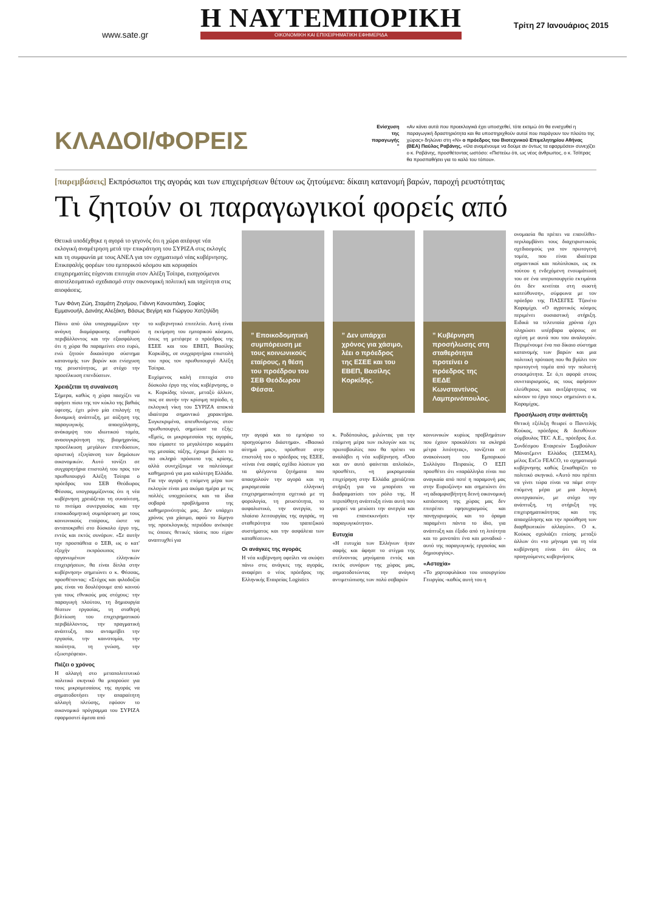www.sate.gr
Η ΝΑΥΤΕΜΠΟΡΙΚΗ
ΟΙΚΟΝΟΜΙΚΗ ΚΑΙ ΕΠΙΧΕΙΡΗΜΑΤΙΚΗ ΕΦΗΜΕΡΙΔΑ
Τρίτη 27 Ιανουάριος 2015
ΚΛΑΔΟΙ/ΦΟΡΕΙΣ
Ενίσχυση της παραγωγής ”
«Αν κάνει αυτά που προεκλογικά έχει υποσχεθεί, τότε εκτιμώ ότι θα ενισχυθεί η παραγωγική δραστηριότητα και θα υποστηριχθούν αυτοί που παράγουν τον πλούτο της χώρας» δηλώνει στη «Ν» ο πρόεδρος του Βιοτεχνικού Επιμελητηρίου Αθήνας (ΒΕΑ) Παύλος Ραβάνης. «Θα αναμένουμε να δούμε αν όντως τα εφαρμόσει» συνεχίζει ο κ. Ραβάνης, προσθέτοντας ωστόσο: «Πιστεύω ότι, ως νέος άνθρωπος, ο κ. Τσίπρας θα προσπαθήσει για το καλό του τόπου».
[παρεμβάσεις] Εκπρόσωποι της αγοράς και των επιχειρήσεων θέτουν ως ζητούμενα: δίκαιη κατανομή βαρών, παροχή ρευστότητας
Τι ζητούν οι παραγωγικοί φορείς από
Θετικά υποδέχθηκε η αγορά το γεγονός ότι η χώρα απέφυγε νέα εκλογική αναμέτρηση μετά την επικράτηση του ΣΥΡΙΖΑ στις εκλογές και τη συμφωνία με τους ΑΝΕΛ για τον σχηματισμό νέας κυβέρνησης. Επικεφαλής φορέων του εμπορικού κόσμου και κορυφαίοι επιχειρηματίες εύχονται επιτυχία στον Αλέξη Τσίπρα, εισηγούμενοι αποτελεσματικό σχεδιασμό στην οικονομική πολιτική και ταχύτητα στις αποφάσεις.
Των Φάνη Ζώη, Σταμάτη Ζησίμου, Γιάννη Κανουπάκη, Σοφίας Εμμανουήλ, Δανάης Αλεξάκη, Βάσως Βεγίρη και Γιώργου Χατζηλίδη
Πάνω από όλα υπογραμμίζουν την ανάγκη διαμόρφωσης σταθερού περιβάλλοντος και την εξασφάλιση ότι η χώρα θα παραμείνει στο ευρώ, ενώ ζητούν δικαιότερο σύστημα κατανομής των βαρών και ενίσχυση της ρευστότητας, με στόχο την προσέλκυση επενδύσεων.
Χρειάζεται τη συναίνεση
Σήμερα, καθώς η χώρα πασχίζει να αφήσει πίσω της τον κύκλο της βαθιάς ύφεσης, έχει μόνο μία επιλογή: τη δυναμική ανάπτυξη, με αύξηση της παραγωγικής απασχόλησης, ανάκαμψη του ιδιωτικού τομέα, ανασυγκρότηση της βιομηχανίας, προσέλκυση μεγάλων επενδύσεων, οριστική εξυγίανση των δημόσιων οικονομικών. Αυτό τονίζει σε συγχαρητήρια επιστολή του προς τον πρωθυπουργό Αλέξη Τσίπρα ο πρόεδρος του ΣΕΒ Θεόδωρος Φέσσας, υπογραμμίζοντας ότι η νέα κυβέρνηση χρειάζεται τη συναίνεση, το πνεύμα συνεργασίας και την εποικοδομητική συμπόρευση με τους κοινωνικούς εταίρους, ώστε να ανταποκριθεί στο δύσκολο έργο της, εντός και εκτός συνόρων. «Σε αυτήν την προσπάθεια ο ΣΕΒ, ως ο κατ' εξοχήν εκπρόσωπος των οργανωμένων ελληνικών επιχειρήσεων, θα είναι δίπλα στην κυβέρνηση» σημειώνει ο κ. Φέσσας, προσθέτοντας: «Στόχος και φιλοδοξία μας είναι να δουλέψουμε από κοινού για τους εθνικούς μας στόχους: την παραγωγή πλούτου, τη δημιουργία θέσεων εργασίας, τη σταθερή βελτίωση του επιχειρηματικού περιβάλλοντος, την πραγματική ανάπτυξη, που ανταμείβει την εργασία, την καινοτομία, την ποιότητα, τη γνώση, την εξωστρέφεια».
Πιέζει ο χρόνος
Η αλλαγή στο μεταπολιτευτικό πολιτικό σκηνικό θα μπορούσε για τους μικρομεσαίους της αγοράς να σηματοδοτήσει την απαραίτητη αλλαγή πλεύσης, εφόσον το οικονομικό πρόγραμμα του ΣΥΡΙΖΑ εφαρμοστεί άμεσα από
το κυβερνητικό επιτελείο. Αυτή είναι η εκτίμηση του εμπορικού κόσμου, όπως τη μετέφερε ο πρόεδρος της ΕΣΕΕ και του ΕΒΕΠ, Βασίλης Κορκίδης, σε συγχαρητήρια επιστολή του προς τον πρωθυπουργό Αλέξη Τσίπρα.
Ευχόμενος καλή επιτυχία στο δύσκολο έργο της νέας κυβέρνησης, ο κ. Κορκίδης τόνισε, μεταξύ άλλων, πως σε αυτήν την κρίσιμη περίοδο, η εκλογική νίκη του ΣΥΡΙΖΑ αποκτά ιδιαίτερα σημαντικό χαρακτήρα. Συγκεκριμένα, απευθυνόμενος στον πρωθυπουργό, σημείωσε τα εξής: «Εμείς, οι μικρομεσαίοι της αγοράς, που είμαστε το μεγαλύτερο κομμάτι της μεσαίας τάξης, έχουμε βιώσει το πιο σκληρό πρόσωπο της κρίσης, αλλά συνεχίζουμε να παλεύουμε καθημερινά για μια καλύτερη Ελλάδα. Για την αγορά η επόμενη μέρα των εκλογών είναι μια ακόμα ημέρα με τις πολλές υποχρεώσεις και τα ίδια σοβαρά προβλήματα της καθημερινότητάς μας. Δεν υπάρχει χρόνος για χάσιμο, αφού το δίμηνο της προεκλογικής περιόδου ανέκοψε τις όποιες θετικές τάσεις που είχαν αναπτυχθεί για
” Εποικοδομητική συμπόρευση με τους κοινωνικούς εταίρους, η θέση του προέδρου του ΣΕΒ Θεόδωρου Φέσσα.
την αγορά και το εμπόριο το προηγούμενο διάστημα». «Βασικό αίτημά μας», πρόσθεσε στην επιστολή του ο πρόεδρος της ΕΣΕΕ, «είναι ένα σαφές σχέδιο λύσεων για τα φλέγοντα ζητήματα που απασχολούν την αγορά και τη μικρομεσαία ελληνική επιχειρηματικότητα σχετικά με τη φορολογία, τη ρευστότητα, το ασφαλιστικό, την ανεργία, το πλαίσιο λειτουργίας της αγοράς, τη σταθερότητα του τραπεζικού συστήματος και την ασφάλεια των καταθέσεων».
Οι ανάγκες της αγοράς
Η νέα κυβέρνηση οφείλει να σκύψει πάνω στις ανάγκες της αγοράς, αναφέρει ο νέος πρόεδρος της Ελληνικής Εταιρείας Logistics
” Δεν υπάρχει χρόνος για χάσιμο, λέει ο πρόεδρος της ΕΣΕΕ και του ΕΒΕΠ, Βασίλης Κορκίδης.
κ. Ροδόπουλος, μιλώντας για την επόμενη μέρα των εκλογών και τις πρωτοβουλίες που θα πρέπει να αναλάβει η νέα κυβέρνηση. «Όσο και αν αυτό φαίνεται απλοϊκό», προσθέτει, «η μικρομεσαία επιχείρηση στην Ελλάδα χρειάζεται στήριξη για να μπορέσει να διαδραματίσει τον ρόλο της. Η περιπόθητη ανάπτυξη είναι αυτή που μπορεί να μειώσει την ανεργία και να επανεκκινήσει την παραγωγικότητα».
Ευτυχία
«Η ευτυχία των Ελλήνων ήταν σαφής και άφησε το στίγμα της στέλνοντας μηνύματα εντός και εκτός συνόρων της χώρας μας, σηματοδοτώντας την ανάγκη αντιμετώπισης των πολύ σοβαρών
” Κυβέρνηση προσήλωσης στη σταθερότητα προτείνει ο πρόεδρος της ΕΕΔΕ Κωνσταντίνος Λαμπρινόπουλος.
κοινωνικών κυρίως προβλημάτων που έχουν προκαλέσει τα σκληρά μέτρα λιτότητας», τονίζεται σε ανακοίνωση του Εμπορικού Συλλόγου Πειραιώς. Ο ΕΣΠ προσθέτει ότι «παράλληλα είναι πιο αναγκαία από ποτέ η παραμονή μας στην Ευρωζώνη» και σημειώνει ότι «η αδιαμφισβήτητη δεινή οικονομική κατάσταση της χώρας μας δεν επιτρέπει εφησυχασμούς και πανηγυρισμούς και το όραμα παραμένει πάντα το ίδιο, για ανάπτυξη και έξοδο από τη λιτότητα και το μονοπάτι ένα και μοναδικό - αυτό της παραγωγικής εργασίας και δημιουργίας».
«Αστοχία»
«Το χαρτοφυλάκιο του υπουργείου Γεωργίας -καθώς αυτή του η
ονομασία θα πρέπει να επανέλθει- περιλαμβάνει τους διαχειριστικούς σχεδιασμούς για τον πρωτογενή τομέα, που είναι ιδιαίτερα σημαντικοί και πολύπλοκοι, ως εκ τούτου η ενδεχόμενη ενσωμάτωσή του σε ένα υπερυπουργείο εκτιμάται ότι δεν κινείται στη σωστή κατεύθυνση», σύμφωνα με τον πρόεδρο της ΠΑΣΕΓΕΣ Τζανέτο Καραμίχα. «Ο αγροτικός κόσμος περιμένει ουσιαστική στήριξη. Ειδικά τα τελευταία χρόνια έχει πληρώσει υπέρβαρα φόρους σε σχέση με αυτά που του αναλογούν. Περιμένουμε ένα πιο δίκαιο σύστημα κατανομής των βαρών και μια πολιτική πρόταση που θα βγάλει τον πρωτογενή τομέα από την πολυετή στασιμότητα. Σε ό,τι αφορά στους συνεταιρισμούς, ας τους αφήσουν ελεύθερους και ανεξάρτητους να κάνουν το έργο τους» σημειώνει ο κ. Καραμίχας.
Προσήλωση στην ανάπτυξη
Θετική εξέλιξη θεωρεί ο Παντελής Κούκος, πρόεδρος & διευθύνων σύμβουλος TEC Α.Ε., πρόεδρος δ.σ. Συνδέσμου Εταιρειών Συμβούλων Μάνατζμεντ Ελλάδος (ΣΕΣΜΑ), μέλος ExCo FEACO, το σχηματισμό κυβέρνησης καθώς ξεκαθαρίζει το πολιτικό σκηνικό. «Αυτό που πρέπει να γίνει τώρα είναι να πάμε στην επόμενη μέρα με μια λογική συνεργασιών, με στόχο την ανάπτυξη, τη στήριξη της επιχειρηματικότητας και της απασχόλησης και την προώθηση των διαρθρωτικών αλλαγών». Ο κ. Κούκος σχολιάζει επίσης μεταξύ άλλων ότι «το μήνυμα για τη νέα κυβέρνηση είναι ότι όλες οι προηγούμενες κυβερνήσεις